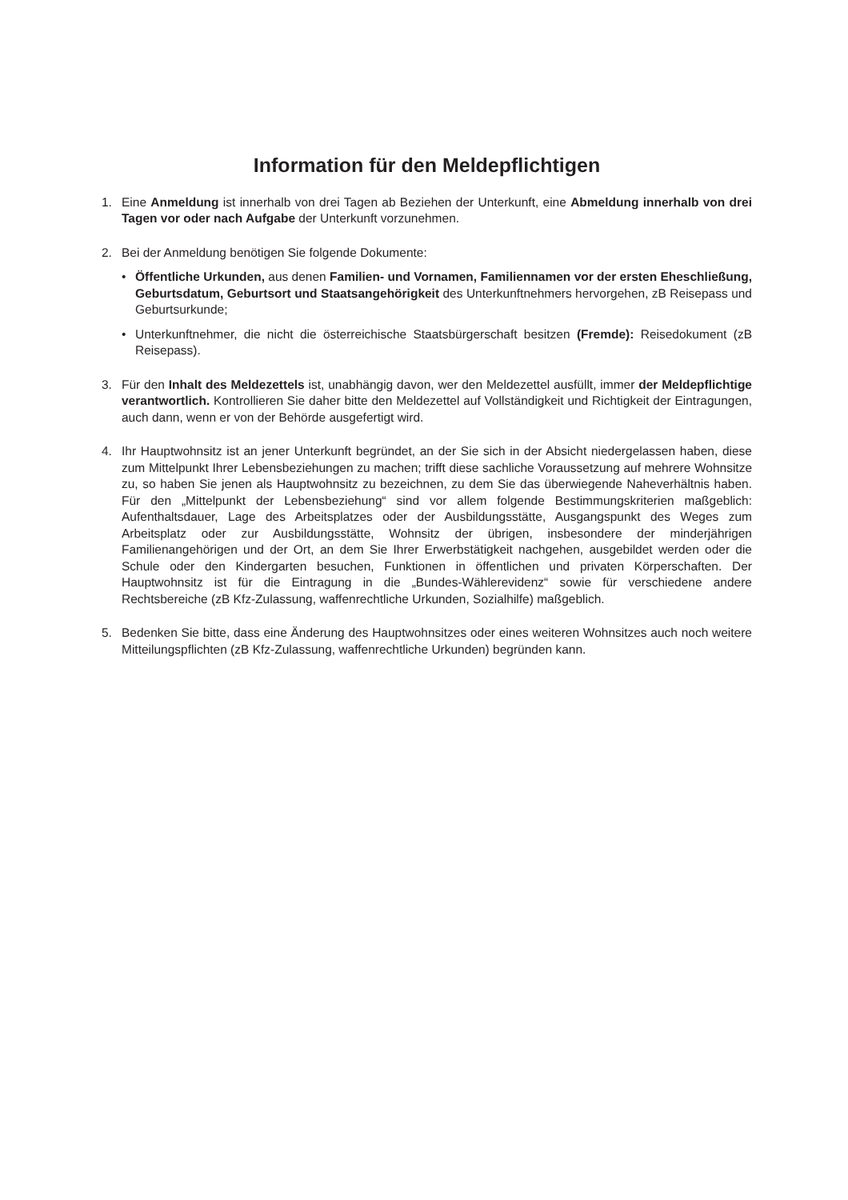Information für den Meldepflichtigen
1. Eine Anmeldung ist innerhalb von drei Tagen ab Beziehen der Unterkunft, eine Abmeldung inner­halb von drei Tagen vor oder nach Aufgabe der Unterkunft vorzunehmen.
2. Bei der Anmeldung benötigen Sie folgende Dokumente:
• Öffentliche Urkunden, aus denen Familien- und Vornamen, Familiennamen vor der ersten Eheschließung, Geburtsdatum, Geburtsort und Staatsangehörigkeit des Unterkunftnehmers hervorgehen, zB Reisepass und Geburtsurkunde;
• Unterkunftnehmer, die nicht die österreichische Staatsbürgerschaft besitzen (Fremde): Reise­dokument (zB Reisepass).
3. Für den Inhalt des Meldezettels ist, unabhängig davon, wer den Meldezettel ausfüllt, immer der Meldepflichtige verantwortlich. Kontrollieren Sie daher bitte den Meldezettel auf Vollständigkeit und Richtigkeit der Eintragungen, auch dann, wenn er von der Behörde ausgefertigt wird.
4. Ihr Hauptwohnsitz ist an jener Unterkunft begründet, an der Sie sich in der Absicht niedergelassen haben, diese zum Mittelpunkt Ihrer Lebensbeziehungen zu machen; trifft diese sachliche Voraus­setzung auf mehrere Wohnsitze zu, so haben Sie jenen als Hauptwohnsitz zu bezeichnen, zu dem Sie das überwiegende Naheverhältnis haben. Für den „Mittelpunkt der Lebensbeziehung“ sind vor allem folgende Bestimmungskriterien maßgeblich: Aufenthaltsdauer, Lage des Arbeitsplatzes oder der Ausbildungsstätte, Ausgangspunkt des Weges zum Arbeitsplatz oder zur Ausbildungsstätte, Wohn­sitz der übrigen, insbesondere der minderjährigen Familienangehörigen und der Ort, an dem Sie Ihrer Erwerbstätigkeit nachgehen, ausgebildet werden oder die Schule oder den Kindergarten besuchen, Funktionen in öffentlichen und privaten Körperschaften. Der Hauptwohnsitz ist für die Eintragung in die „Bundes-Wählerevidenz“ sowie für verschiedene andere Rechtsbereiche (zB Kfz-Zulassung, waffenrechtliche Urkunden, Sozialhilfe) maßgeblich.
5. Bedenken Sie bitte, dass eine Änderung des Hauptwohnsitzes oder eines weiteren Wohnsitzes auch noch weitere Mitteilungspflichten (zB Kfz-Zulassung, waffenrechtliche Urkunden) begründen kann.